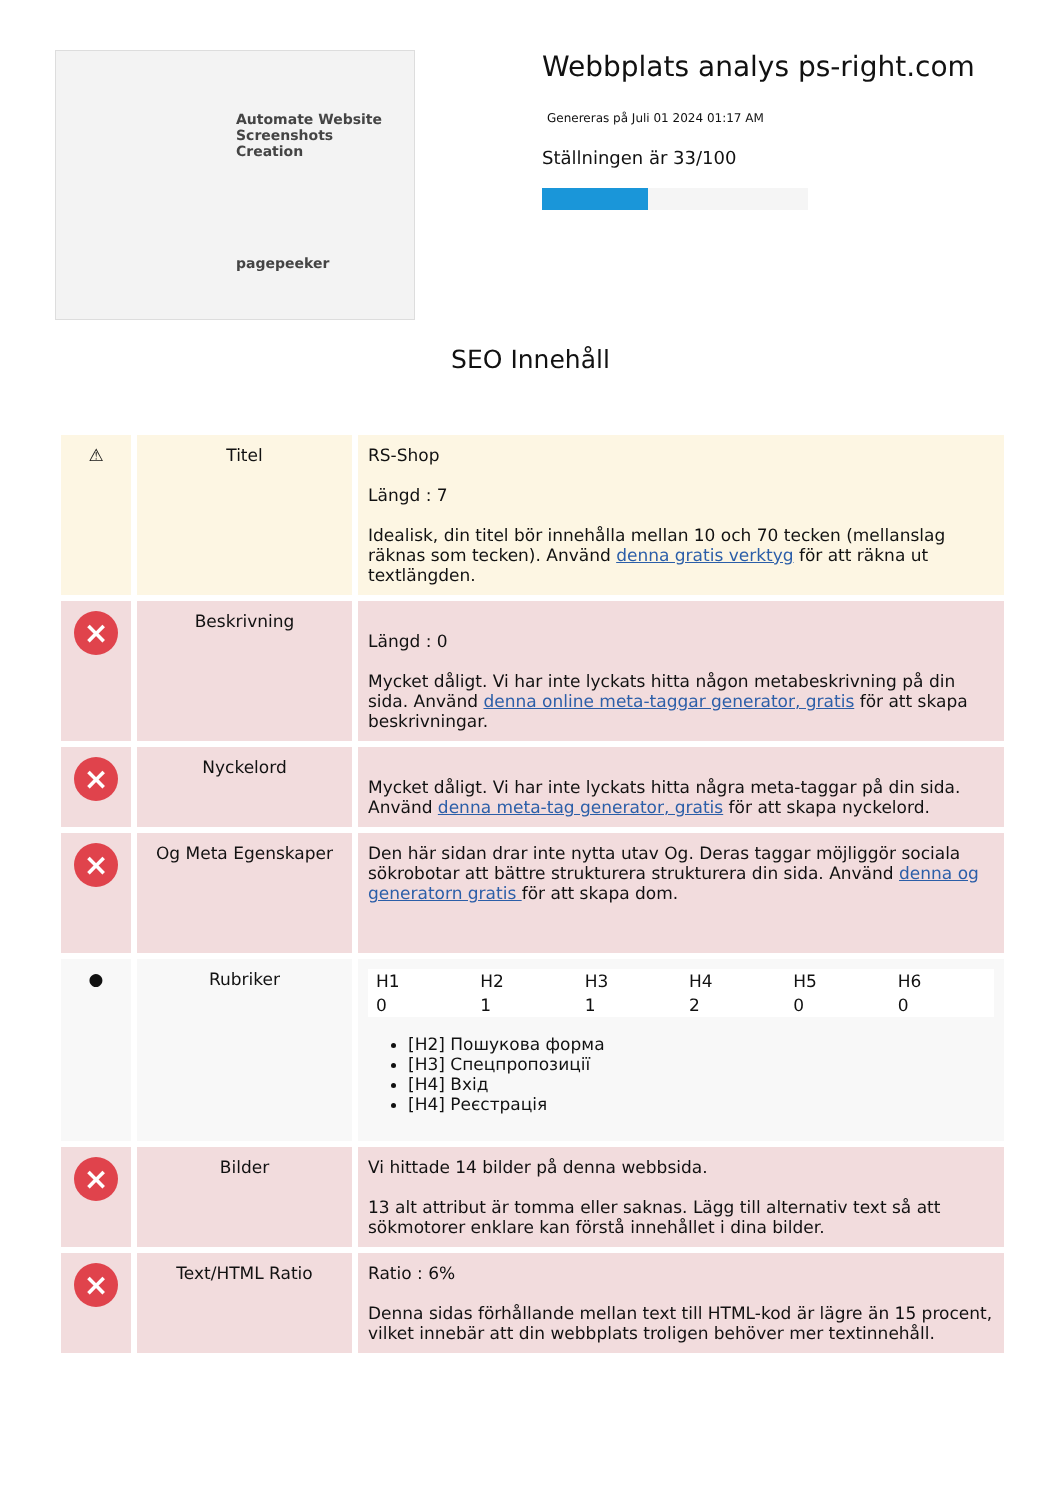Automate Website Screenshots Creation
pagepeeker
Webbplats analys ps-right.com
Genereras på Juli 01 2024 01:17 AM
Ställningen är 33/100
SEO Innehåll
| ⚠ | Titel | RS-Shop Längd : 7 Idealisk, din titel bör innehålla mellan 10 och 70 tecken (mellanslag räknas som tecken). Använd denna gratis verktyg för att räkna ut textlängden. |
| × | Beskrivning | Längd : 0 Mycket dåligt. Vi har inte lyckats hitta någon metabeskrivning på din sida. Använd denna online meta-taggar generator, gratis för att skapa beskrivningar. |
| × | Nyckelord | Mycket dåligt. Vi har inte lyckats hitta några meta-taggar på din sida. Använd denna meta-tag generator, gratis för att skapa nyckelord. |
| × | Og Meta Egenskaper | Den här sidan drar inte nytta utav Og. Deras taggar möjliggör sociala sökrobotar att bättre strukturera strukturera din sida. Använd denna og generatorn gratis för att skapa dom. |
| ● | Rubriker | / H1 / H2 / H3 / H4 / H5 / H6 / / 0 / 1 / 1 / 2 / 0 / 0 / [H2] Пошукова форма [H3] Спецпропозиції [H4] Вхід [H4] Реєстрація |
| × | Bilder | Vi hittade 14 bilder på denna webbsida. 13 alt attribut är tomma eller saknas. Lägg till alternativ text så att sökmotorer enklare kan förstå innehållet i dina bilder. |
| × | Text/HTML Ratio | Ratio : 6% Denna sidas förhållande mellan text till HTML-kod är lägre än 15 procent, vilket innebär att din webbplats troligen behöver mer textinnehåll. |